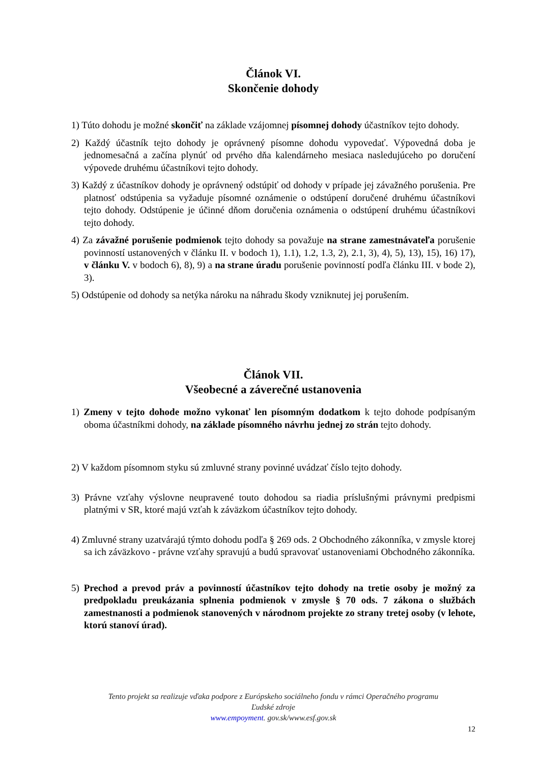Článok VI.
Skončenie dohody
1) Túto dohodu je možné skončiť na základe vzájomnej písomnej dohody účastníkov tejto dohody.
2) Každý účastník tejto dohody je oprávnený písomne dohodu vypovedať. Výpovedná doba je jednomesačná a začína plynúť od prvého dňa kalendárneho mesiaca nasledujúceho po doručení výpovede druhému účastníkovi tejto dohody.
3) Každý z účastníkov dohody je oprávnený odstúpiť od dohody v prípade jej závažného porušenia. Pre platnosť odstúpenia sa vyžaduje písomné oznámenie o odstúpení doručené druhému účastníkovi tejto dohody. Odstúpenie je účinné dňom doručenia oznámenia o odstúpení druhému účastníkovi tejto dohody.
4) Za závažné porušenie podmienok tejto dohody sa považuje na strane zamestnávateľa porušenie povinností ustanovených v článku II. v bodoch 1), 1.1), 1.2, 1.3, 2), 2.1, 3), 4), 5), 13), 15), 16) 17), v článku V. v bodoch 6), 8), 9) a na strane úradu porušenie povinností podľa článku III. v bode 2), 3).
5) Odstúpenie od dohody sa netýka nároku na náhradu škody vzniknutej jej porušením.
Článok VII.
Všeobecné a záverečné ustanovenia
1) Zmeny v tejto dohode možno vykonať len písomným dodatkom k tejto dohode podpísaným oboma účastníkmi dohody, na základe písomného návrhu jednej zo strán tejto dohody.
2) V každom písomnom styku sú zmluvné strany povinné uvádzať číslo tejto dohody.
3) Právne vzťahy výslovne neupravené touto dohodou sa riadia príslušnými právnymi predpismi platnými v SR, ktoré majú vzťah k záväzkom účastníkov tejto dohody.
4) Zmluvné strany uzatvárajú týmto dohodu podľa § 269 ods. 2 Obchodného zákonníka, v zmysle ktorej sa ich záväzkovo - právne vzťahy spravujú a budú spravovať ustanoveniami Obchodného zákonníka.
5) Prechod a prevod práv a povinností účastníkov tejto dohody na tretie osoby je možný za predpokladu preukázania splnenia podmienok v zmysle § 70 ods. 7 zákona o službách zamestnanosti a podmienok stanovených v národnom projekte zo strany tretej osoby (v lehote, ktorú stanoví úrad).
Tento projekt sa realizuje vďaka podpore z Európskeho sociálneho fondu v rámci Operačného programu
Ľudské zdroje
www.empoyment. gov.sk/www.esf.gov.sk
12